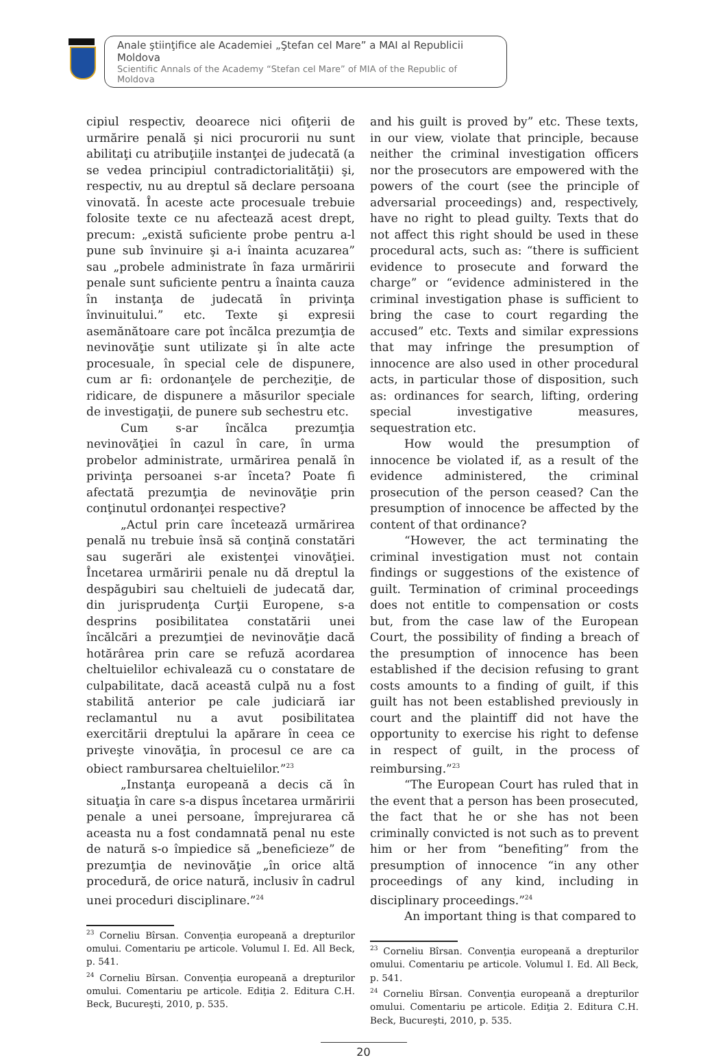Anale ştiinţifice ale Academiei „Ştefan cel Mare” a MAI al Republicii Moldova
Scientific Annals of the Academy “Stefan cel Mare” of MIA of the Republic of Moldova
cipiul respectiv, deoarece nici ofiţerii de urmărire penală şi nici procurorii nu sunt abilitaţi cu atribuţiile instanţei de judecată (a se vedea principiul contradictorialităţii) şi, respectiv, nu au dreptul să declare persoana vinovată. În aceste acte procesuale trebuie folosite texte ce nu afectează acest drept, precum: „există suficiente probe pentru a-l pune sub învinuire şi a-i înainta acuzarea” sau „probele administrate în faza urmăririi penale sunt suficiente pentru a înainta cauza în instanţa de judecată în privinţa învinuitului.” etc. Texte şi expresii asemănătoare care pot încălca prezumţia de nevinovăţie sunt utilizate şi în alte acte procesuale, în special cele de dispunere, cum ar fi: ordonanţele de percheziţie, de ridicare, de dispunere a măsurilor speciale de investigaţii, de punere sub sechestru etc.
Cum s-ar încălca prezumţia nevinovăţiei în cazul în care, în urma probelor administrate, urmărirea penală în privinţa persoanei s-ar înceta? Poate fi afectată prezumţia de nevinovăţie prin conţinutul ordonanţei respective?
„Actul prin care încetează urmărirea penală nu trebuie însă să conţină constatări sau sugerări ale existenţei vinovăţiei. Încetarea urmăririi penale nu dă dreptul la despăgubiri sau cheltuieli de judecată dar, din jurisprudenţa Curţii Europene, s-a desprins posibilitatea constatării unei încălcări a prezumţiei de nevinovăţie dacă hotărârea prin care se refuză acordarea cheltuielilor echivalează cu o constatare de culpabilitate, dacă această culpă nu a fost stabilită anterior pe cale judiciară iar reclamantul nu a avut posibilitatea exercitării dreptului la apărare în ceea ce priveşte vinovăţia, în procesul ce are ca obiect rambursarea cheltuielilor.”<sup>23</sup>
„Instanţa europeană a decis că în situaţia în care s-a dispus încetarea urmăririi penale a unei persoane, împrejurarea că aceasta nu a fost condamnată penal nu este de natură s-o împiedice să „beneficieze” de prezumţia de nevinovăţie „în orice altă procedură, de orice natură, inclusiv în cadrul unei proceduri disciplinare.”<sup>24</sup>
<sup>23</sup> Corneliu Bîrsan. Convenţia europeană a drepturilor omului. Comentariu pe articole. Volumul I. Ed. All Beck, p. 541.
<sup>24</sup> Corneliu Bîrsan. Convenţia europeană a drepturilor omului. Comentariu pe articole. Ediţia 2. Editura C.H. Beck, Bucureşti, 2010, p. 535.
and his guilt is proved by” etc. These texts, in our view, violate that principle, because neither the criminal investigation officers nor the prosecutors are empowered with the powers of the court (see the principle of adversarial proceedings) and, respectively, have no right to plead guilty. Texts that do not affect this right should be used in these procedural acts, such as: “there is sufficient evidence to prosecute and forward the charge” or “evidence administered in the criminal investigation phase is sufficient to bring the case to court regarding the accused” etc. Texts and similar expressions that may infringe the presumption of innocence are also used in other procedural acts, in particular those of disposition, such as: ordinances for search, lifting, ordering special investigative measures, sequestration etc.
How would the presumption of innocence be violated if, as a result of the evidence administered, the criminal prosecution of the person ceased? Can the presumption of innocence be affected by the content of that ordinance?
“However, the act terminating the criminal investigation must not contain findings or suggestions of the existence of guilt. Termination of criminal proceedings does not entitle to compensation or costs but, from the case law of the European Court, the possibility of finding a breach of the presumption of innocence has been established if the decision refusing to grant costs amounts to a finding of guilt, if this guilt has not been established previously in court and the plaintiff did not have the opportunity to exercise his right to defense in respect of guilt, in the process of reimbursing.”<sup>23</sup>
“The European Court has ruled that in the event that a person has been prosecuted, the fact that he or she has not been criminally convicted is not such as to prevent him or her from “benefiting” from the presumption of innocence “in any other proceedings of any kind, including in disciplinary proceedings.”<sup>24</sup>
An important thing is that compared to
<sup>23</sup> Corneliu Bîrsan. Convenţia europeană a drepturilor omului. Comentariu pe articole. Volumul I. Ed. All Beck, p. 541.
<sup>24</sup> Corneliu Bîrsan. Convenţia europeană a drepturilor omului. Comentariu pe articole. Ediţia 2. Editura C.H. Beck, Bucureşti, 2010, p. 535.
20